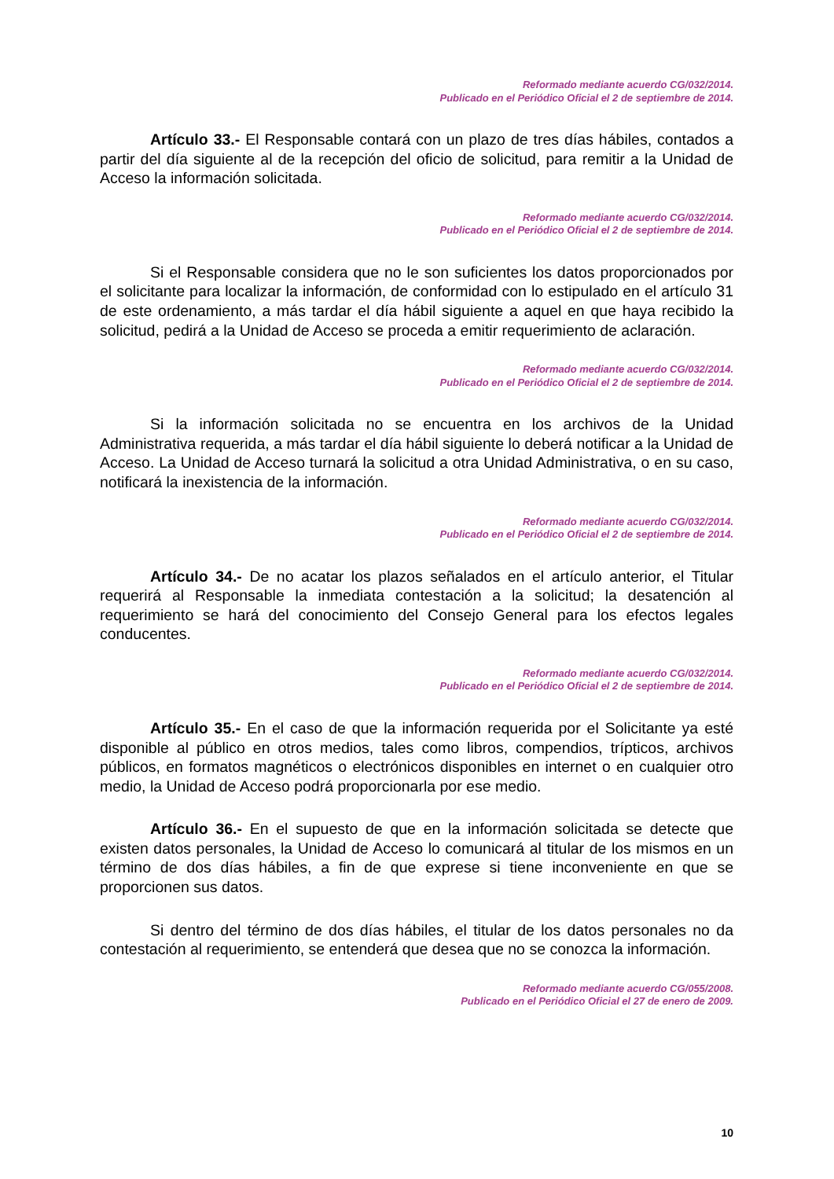Reformado mediante acuerdo CG/032/2014.
Publicado en el Periódico Oficial el 2 de septiembre de 2014.
Artículo 33.- El Responsable contará con un plazo de tres días hábiles, contados a partir del día siguiente al de la recepción del oficio de solicitud, para remitir a la Unidad de Acceso la información solicitada.
Reformado mediante acuerdo CG/032/2014.
Publicado en el Periódico Oficial el 2 de septiembre de 2014.
Si el Responsable considera que no le son suficientes los datos proporcionados por el solicitante para localizar la información, de conformidad con lo estipulado en el artículo 31 de este ordenamiento, a más tardar el día hábil siguiente a aquel en que haya recibido la solicitud, pedirá a la Unidad de Acceso se proceda a emitir requerimiento de aclaración.
Reformado mediante acuerdo CG/032/2014.
Publicado en el Periódico Oficial el 2 de septiembre de 2014.
Si la información solicitada no se encuentra en los archivos de la Unidad Administrativa requerida, a más tardar el día hábil siguiente lo deberá notificar a la Unidad de Acceso. La Unidad de Acceso turnará la solicitud a otra Unidad Administrativa, o en su caso, notificará la inexistencia de la información.
Reformado mediante acuerdo CG/032/2014.
Publicado en el Periódico Oficial el 2 de septiembre de 2014.
Artículo 34.- De no acatar los plazos señalados en el artículo anterior, el Titular requerirá al Responsable la inmediata contestación a la solicitud; la desatención al requerimiento se hará del conocimiento del Consejo General para los efectos legales conducentes.
Reformado mediante acuerdo CG/032/2014.
Publicado en el Periódico Oficial el 2 de septiembre de 2014.
Artículo 35.- En el caso de que la información requerida por el Solicitante ya esté disponible al público en otros medios, tales como libros, compendios, trípticos, archivos públicos, en formatos magnéticos o electrónicos disponibles en internet o en cualquier otro medio, la Unidad de Acceso podrá proporcionarla por ese medio.
Artículo 36.- En el supuesto de que en la información solicitada se detecte que existen datos personales, la Unidad de Acceso lo comunicará al titular de los mismos en un término de dos días hábiles, a fin de que exprese si tiene inconveniente en que se proporcionen sus datos.
Si dentro del término de dos días hábiles, el titular de los datos personales no da contestación al requerimiento, se entenderá que desea que no se conozca la información.
Reformado mediante acuerdo CG/055/2008.
Publicado en el Periódico Oficial el 27 de enero de 2009.
10